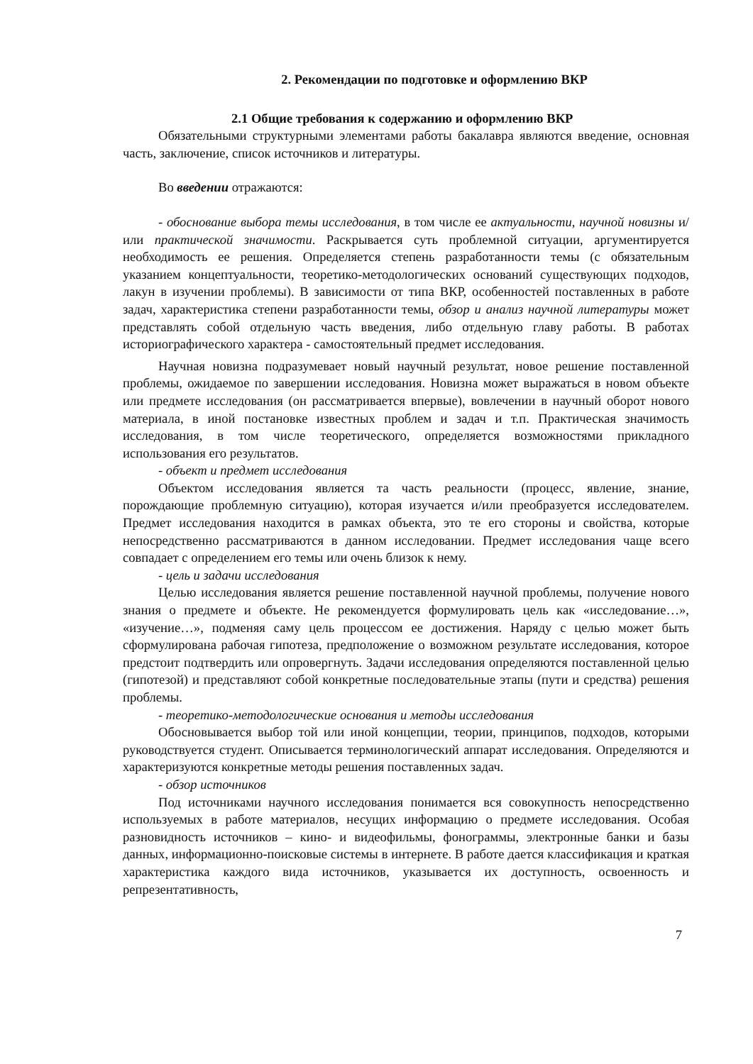2. Рекомендации по подготовке и оформлению ВКР
2.1 Общие требования к содержанию и оформлению ВКР
Обязательными структурными элементами работы бакалавра являются введение, основная часть, заключение, список источников и литературы.
Во введении отражаются:
- обоснование выбора темы исследования, в том числе ее актуальности, научной новизны и/или практической значимости. Раскрывается суть проблемной ситуации, аргументируется необходимость ее решения. Определяется степень разработанности темы (с обязательным указанием концептуальности, теоретико-методологических оснований существующих подходов, лакун в изучении проблемы). В зависимости от типа ВКР, особенностей поставленных в работе задач, характеристика степени разработанности темы, обзор и анализ научной литературы может представлять собой отдельную часть введения, либо отдельную главу работы. В работах историографического характера - самостоятельный предмет исследования.
Научная новизна подразумевает новый научный результат, новое решение поставленной проблемы, ожидаемое по завершении исследования. Новизна может выражаться в новом объекте или предмете исследования (он рассматривается впервые), вовлечении в научный оборот нового материала, в иной постановке известных проблем и задач и т.п. Практическая значимость исследования, в том числе теоретического, определяется возможностями прикладного использования его результатов.
- объект и предмет исследования
Объектом исследования является та часть реальности (процесс, явление, знание, порождающие проблемную ситуацию), которая изучается и/или преобразуется исследователем. Предмет исследования находится в рамках объекта, это те его стороны и свойства, которые непосредственно рассматриваются в данном исследовании. Предмет исследования чаще всего совпадает с определением его темы или очень близок к нему.
- цель и задачи исследования
Целью исследования является решение поставленной научной проблемы, получение нового знания о предмете и объекте. Не рекомендуется формулировать цель как «исследование…», «изучение…», подменяя саму цель процессом ее достижения. Наряду с целью может быть сформулирована рабочая гипотеза, предположение о возможном результате исследования, которое предстоит подтвердить или опровергнуть. Задачи исследования определяются поставленной целью (гипотезой) и представляют собой конкретные последовательные этапы (пути и средства) решения проблемы.
- теоретико-методологические основания и методы исследования
Обосновывается выбор той или иной концепции, теории, принципов, подходов, которыми руководствуется студент. Описывается терминологический аппарат исследования. Определяются и характеризуются конкретные методы решения поставленных задач.
- обзор источников
Под источниками научного исследования понимается вся совокупность непосредственно используемых в работе материалов, несущих информацию о предмете исследования. Особая разновидность источников – кино- и видеофильмы, фонограммы, электронные банки и базы данных, информационно-поисковые системы в интернете. В работе дается классификация и краткая характеристика каждого вида источников, указывается их доступность, освоенность и репрезентативность,
7